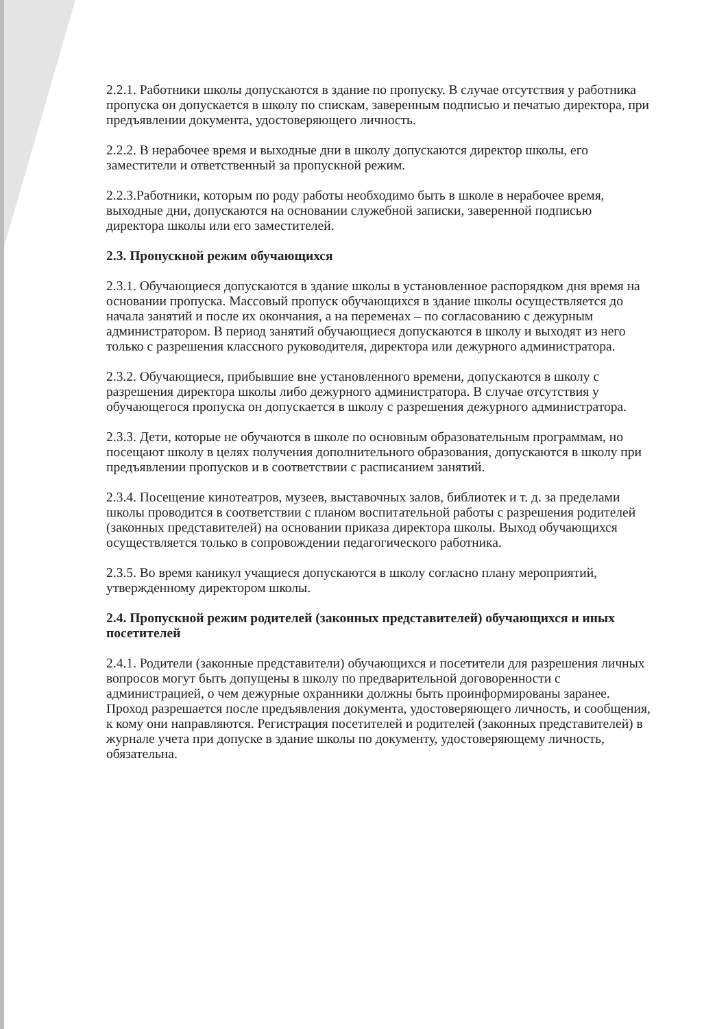2.2.1. Работники школы допускаются в здание по пропуску. В случае отсутствия у работника пропуска он допускается в школу по спискам, заверенным подписью и печатью директора, при предъявлении документа, удостоверяющего личность.
2.2.2. В нерабочее время и выходные дни в школу допускаются директор школы, его заместители и ответственный за пропускной режим.
2.2.3.Работники, которым по роду работы необходимо быть в школе в нерабочее время, выходные дни, допускаются на основании служебной записки, заверенной подписью директора школы или его заместителей.
2.3. Пропускной режим обучающихся
2.3.1. Обучающиеся допускаются в здание школы в установленное распорядком дня время на основании пропуска. Массовый пропуск обучающихся в здание школы осуществляется до начала занятий и после их окончания, а на переменах – по согласованию с дежурным администратором. В период занятий обучающиеся допускаются в школу и выходят из него только с разрешения классного руководителя, директора или дежурного администратора.
2.3.2. Обучающиеся, прибывшие вне установленного времени, допускаются в школу с разрешения директора школы либо дежурного администратора. В случае отсутствия у обучающегося пропуска он допускается в школу с разрешения дежурного администратора.
2.3.3. Дети, которые не обучаются в школе по основным образовательным программам, но посещают школу в целях получения дополнительного образования, допускаются в школу при предъявлении пропусков и в соответствии с расписанием занятий.
2.3.4. Посещение кинотеатров, музеев, выставочных залов, библиотек и т. д. за пределами школы проводится в соответствии с планом воспитательной работы с разрешения родителей (законных представителей) на основании приказа директора школы. Выход обучающихся осуществляется только в сопровождении педагогического работника.
2.3.5. Во время каникул учащиеся допускаются в школу согласно плану мероприятий, утвержденному директором школы.
2.4. Пропускной режим родителей (законных представителей) обучающихся и иных посетителей
2.4.1. Родители (законные представители) обучающихся и посетители для разрешения личных вопросов могут быть допущены в школу по предварительной договоренности с администрацией, о чем дежурные охранники должны быть проинформированы заранее. Проход разрешается после предъявления документа, удостоверяющего личность, и сообщения, к кому они направляются. Регистрация посетителей и родителей (законных представителей) в журнале учета при допуске в здание школы по документу, удостоверяющему личность, обязательна.